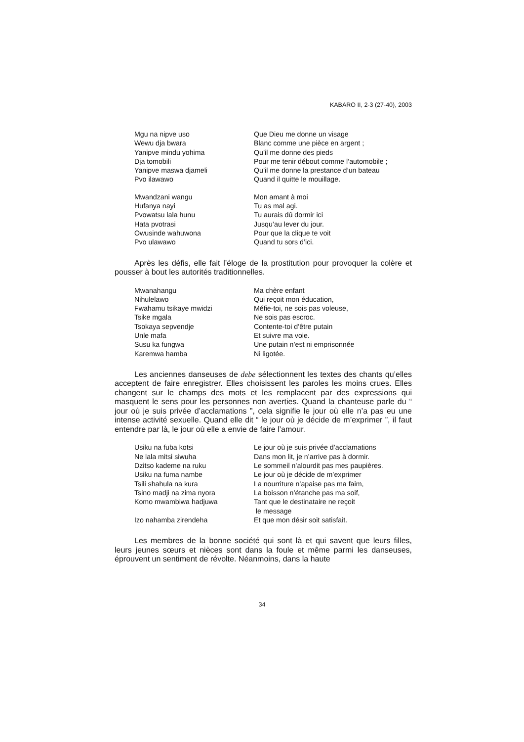KABARO II, 2-3 (27-40), 2003
Mgu na nipve uso Que Dieu me donne un visage
Wewu dja bwara Blanc comme une pièce en argent ;
Yanipve mindu yohima Qu’il me donne des pieds
Dja tomobili Pour me tenir débout comme l’automobile ;
Yanipve maswa djameli Qu’il me donne la prestance d’un bateau
Pvo ilawawo Quand il quitte le mouillage.
Mwandzani wangu Mon amant à moi
Hufanya nayi Tu as mal agi.
Pvowatsu lala hunu Tu aurais dû dormir ici
Hata pvotrasi Jusqu’au lever du jour.
Owusinde wahuwona Pour que la clique te voit
Pvo ulawawo Quand tu sors d’ici.
Après les défis, elle fait l’éloge de la prostitution pour provoquer la colère et pousser à bout les autorités traditionnelles.
Mwanahangu Ma chère enfant
Nihulelawo Qui reçoit mon éducation,
Fwahamu tsikaye mwidzi Méfie-toi, ne sois pas voleuse,
Tsike mgala Ne sois pas escroc.
Tsokaya sepvendje Contente-toi d’être putain
Unle mafa Et suivre ma voie.
Susu ka fungwa Une putain n’est ni emprisonnée
Karemwa hamba Ni ligotée.
Les anciennes danseuses de debe sélectionnent les textes des chants qu’elles acceptent de faire enregistrer. Elles choisissent les paroles les moins crues. Elles changent sur le champs des mots et les remplacent par des expressions qui masquent le sens pour les personnes non averties. Quand la chanteuse parle du “ jour où je suis privée d’acclamations ”, cela signifie le jour où elle n’a pas eu une intense activité sexuelle. Quand elle dit “ le jour où je décide de m’exprimer ”, il faut entendre par là, le jour où elle a envie de faire l’amour.
Usiku na fuba kotsi Le jour où je suis privée d’acclamations
Ne lala mitsi siwuha Dans mon lit, je n’arrive pas à dormir.
Dzitso kademe na ruku Le sommeil n’alourdit pas mes paupières.
Usiku na fuma nambe Le jour où je décide de m’exprimer
Tsili shahula na kura La nourriture n’apaise pas ma faim,
Tsino madji na zima nyora La boisson n’étanche pas ma soif,
Komo mwambiwa hadjuwa Tant que le destinataire ne reçoit
le message
Izo nahamba zirendeha Et que mon désir soit satisfait.
Les membres de la bonne société qui sont là et qui savent que leurs filles, leurs jeunes sœurs et nièces sont dans la foule et même parmi les danseuses, éprouvent un sentiment de révolte. Néanmoins, dans la haute
34